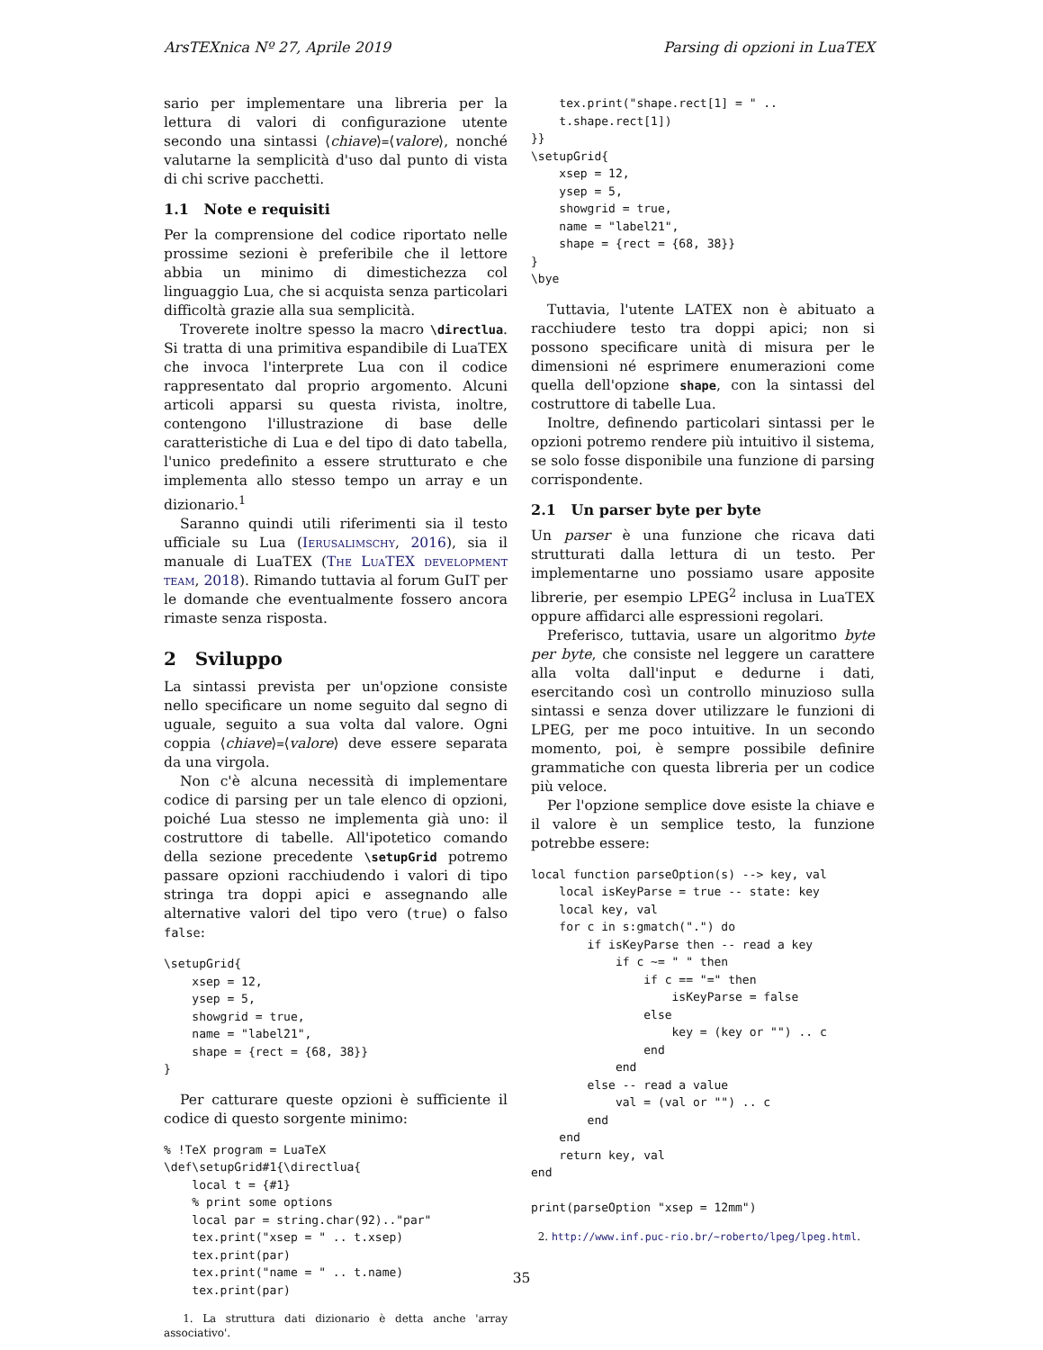ArsTEXnica Nº 27, Aprile 2019 Parsing di opzioni in LuaTEX
sario per implementare una libreria per la lettura di valori di configurazione utente secondo una sintassi ⟨chiave⟩=⟨valore⟩, nonché valutarne la semplicità d'uso dal punto di vista di chi scrive pacchetti.
1.1 Note e requisiti
Per la comprensione del codice riportato nelle prossime sezioni è preferibile che il lettore abbia un minimo di dimestichezza col linguaggio Lua, che si acquista senza particolari difficoltà grazie alla sua semplicità.
Troverete inoltre spesso la macro \directlua. Si tratta di una primitiva espandibile di LuaTEX che invoca l'interprete Lua con il codice rappresentato dal proprio argomento. Alcuni articoli apparsi su questa rivista, inoltre, contengono l'illustrazione di base delle caratteristiche di Lua e del tipo di dato tabella, l'unico predefinito a essere strutturato e che implementa allo stesso tempo un array e un dizionario.<sup>1</sup>
Saranno quindi utili riferimenti sia il testo ufficiale su Lua (Ierusalimschy, 2016), sia il manuale di LuaTEX (The LuaTEX development team, 2018). Rimando tuttavia al forum GuIT per le domande che eventualmente fossero ancora rimaste senza risposta.
2 Sviluppo
La sintassi prevista per un'opzione consiste nello specificare un nome seguito dal segno di uguale, seguito a sua volta dal valore. Ogni coppia ⟨chiave⟩=⟨valore⟩ deve essere separata da una virgola.
Non c'è alcuna necessità di implementare codice di parsing per un tale elenco di opzioni, poiché Lua stesso ne implementa già uno: il costruttore di tabelle. All'ipotetico comando della sezione precedente \setupGrid potremo passare opzioni racchiudendo i valori di tipo stringa tra doppi apici e assegnando alle alternative valori del tipo vero (true) o falso false:
\setupGrid{
    xsep = 12,
    ysep = 5,
    showgrid = true,
    name = "label21",
    shape = {rect = {68, 38}}
}
Per catturare queste opzioni è sufficiente il codice di questo sorgente minimo:
% !TeX program = LuaTeX
\def\setupGrid#1{\directlua{
    local t = {#1}
    % print some options
    local par = string.char(92).."par"
    tex.print("xsep = " .. t.xsep)
    tex.print(par)
    tex.print("name = " .. t.name)
    tex.print(par)
1. La struttura dati dizionario è detta anche 'array associativo'.
    tex.print("shape.rect[1] = " ..
    t.shape.rect[1])
}}
\setupGrid{
    xsep = 12,
    ysep = 5,
    showgrid = true,
    name = "label21",
    shape = {rect = {68, 38}}
}
\bye
Tuttavia, l'utente LATEX non è abituato a racchiudere testo tra doppi apici; non si possono specificare unità di misura per le dimensioni né esprimere enumerazioni come quella dell'opzione shape, con la sintassi del costruttore di tabelle Lua.
Inoltre, definendo particolari sintassi per le opzioni potremo rendere più intuitivo il sistema, se solo fosse disponibile una funzione di parsing corrispondente.
2.1 Un parser byte per byte
Un parser è una funzione che ricava dati strutturati dalla lettura di un testo. Per implementarne uno possiamo usare apposite librerie, per esempio LPEG<sup>2</sup> inclusa in LuaTEX oppure affidarci alle espressioni regolari.
Preferisco, tuttavia, usare un algoritmo byte per byte, che consiste nel leggere un carattere alla volta dall'input e dedurne i dati, esercitando così un controllo minuzioso sulla sintassi e senza dover utilizzare le funzioni di LPEG, per me poco intuitive. In un secondo momento, poi, è sempre possibile definire grammatiche con questa libreria per un codice più veloce.
Per l'opzione semplice dove esiste la chiave e il valore è un semplice testo, la funzione potrebbe essere:
local function parseOption(s) --> key, val
    local isKeyParse = true -- state: key
    local key, val
    for c in s:gmatch(".") do
        if isKeyParse then -- read a key
            if c ~= " " then
                if c == "=" then
                    isKeyParse = false
                else
                    key = (key or "") .. c
                end
            end
        else -- read a value
            val = (val or "") .. c
        end
    end
    return key, val
end

print(parseOption "xsep = 12mm")
2. http://www.inf.puc-rio.br/~roberto/lpeg/lpeg.html.
35